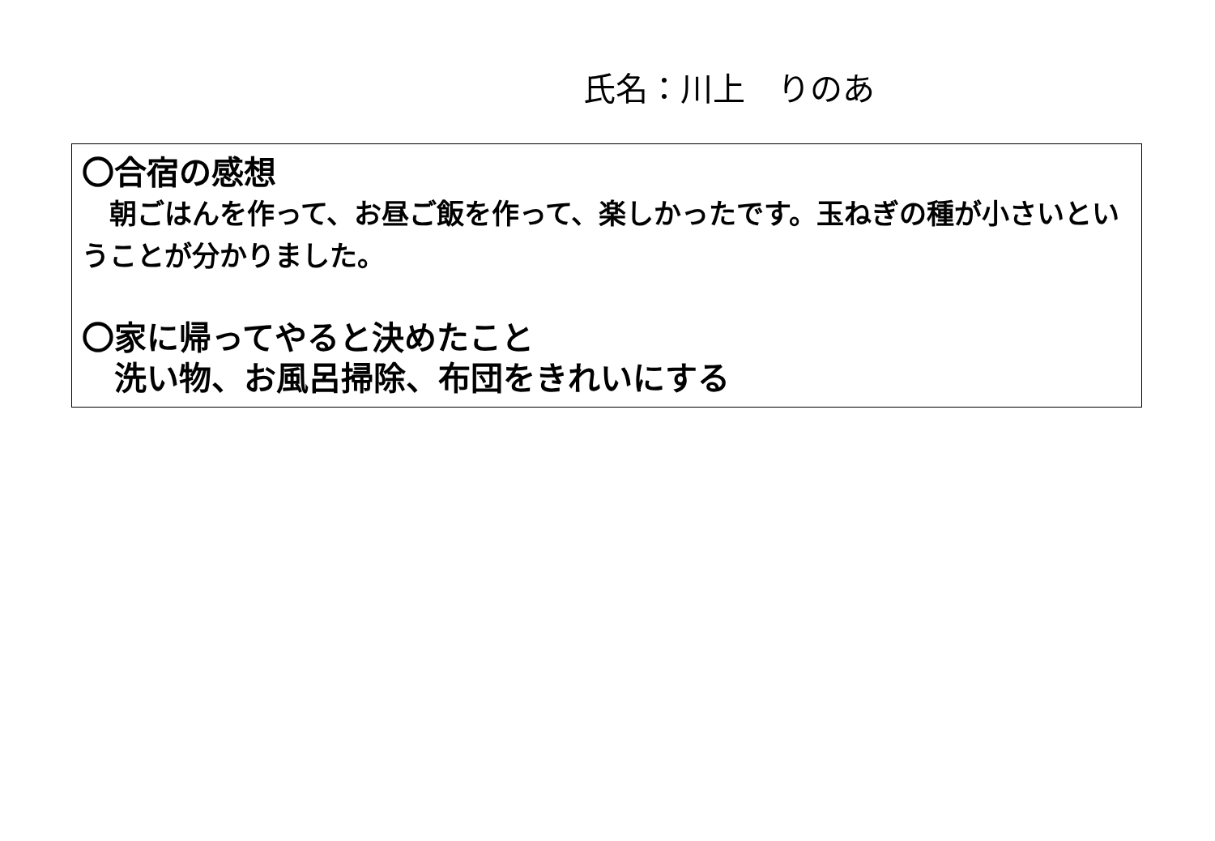氏名：川上　りのあ
〇合宿の感想
　朝ごはんを作って、お昼ご飯を作って、楽しかったです。玉ねぎの種が小さいということが分かりました。
〇家に帰ってやると決めたこと
　洗い物、お風呂掃除、布団をきれいにする